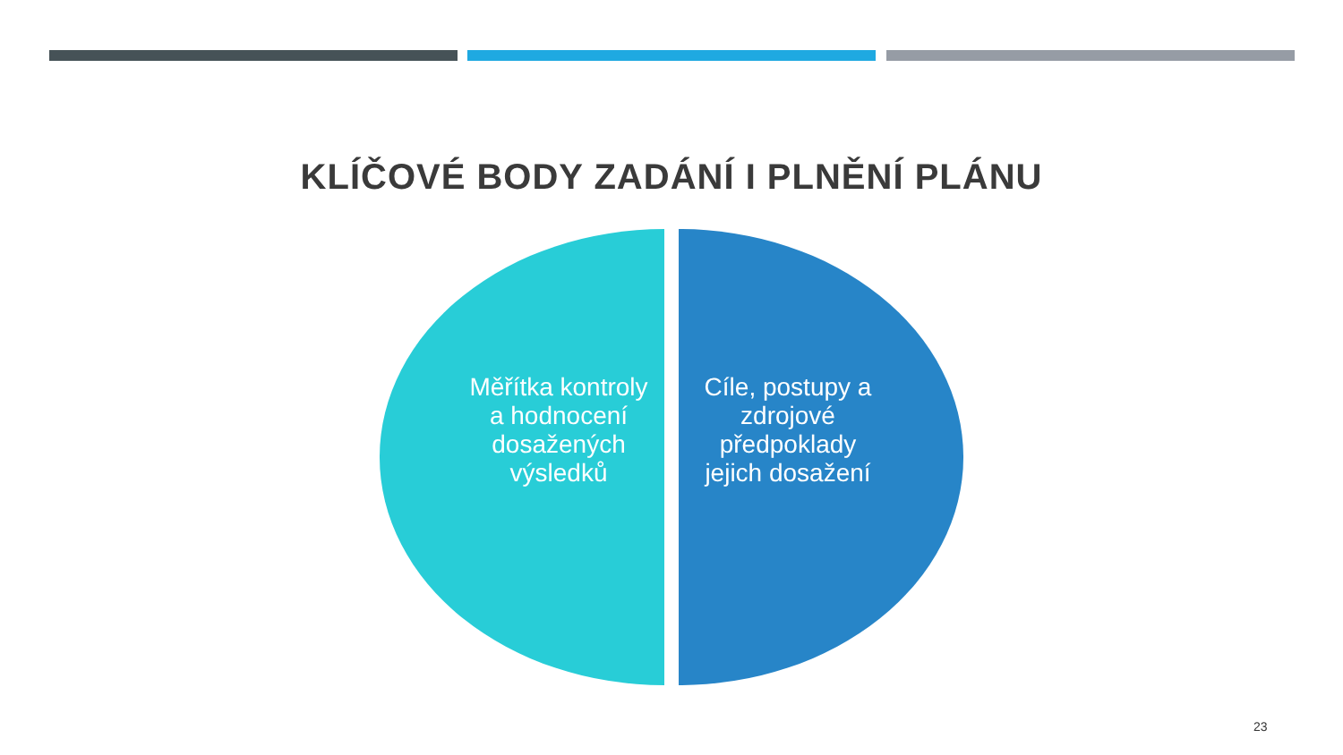KLÍČOVÉ BODY ZADÁNÍ I PLNĚNÍ PLÁNU
Měřítka kontroly a hodnocení dosažených výsledků
Cíle, postupy a zdrojové předpoklady jejich dosažení
23